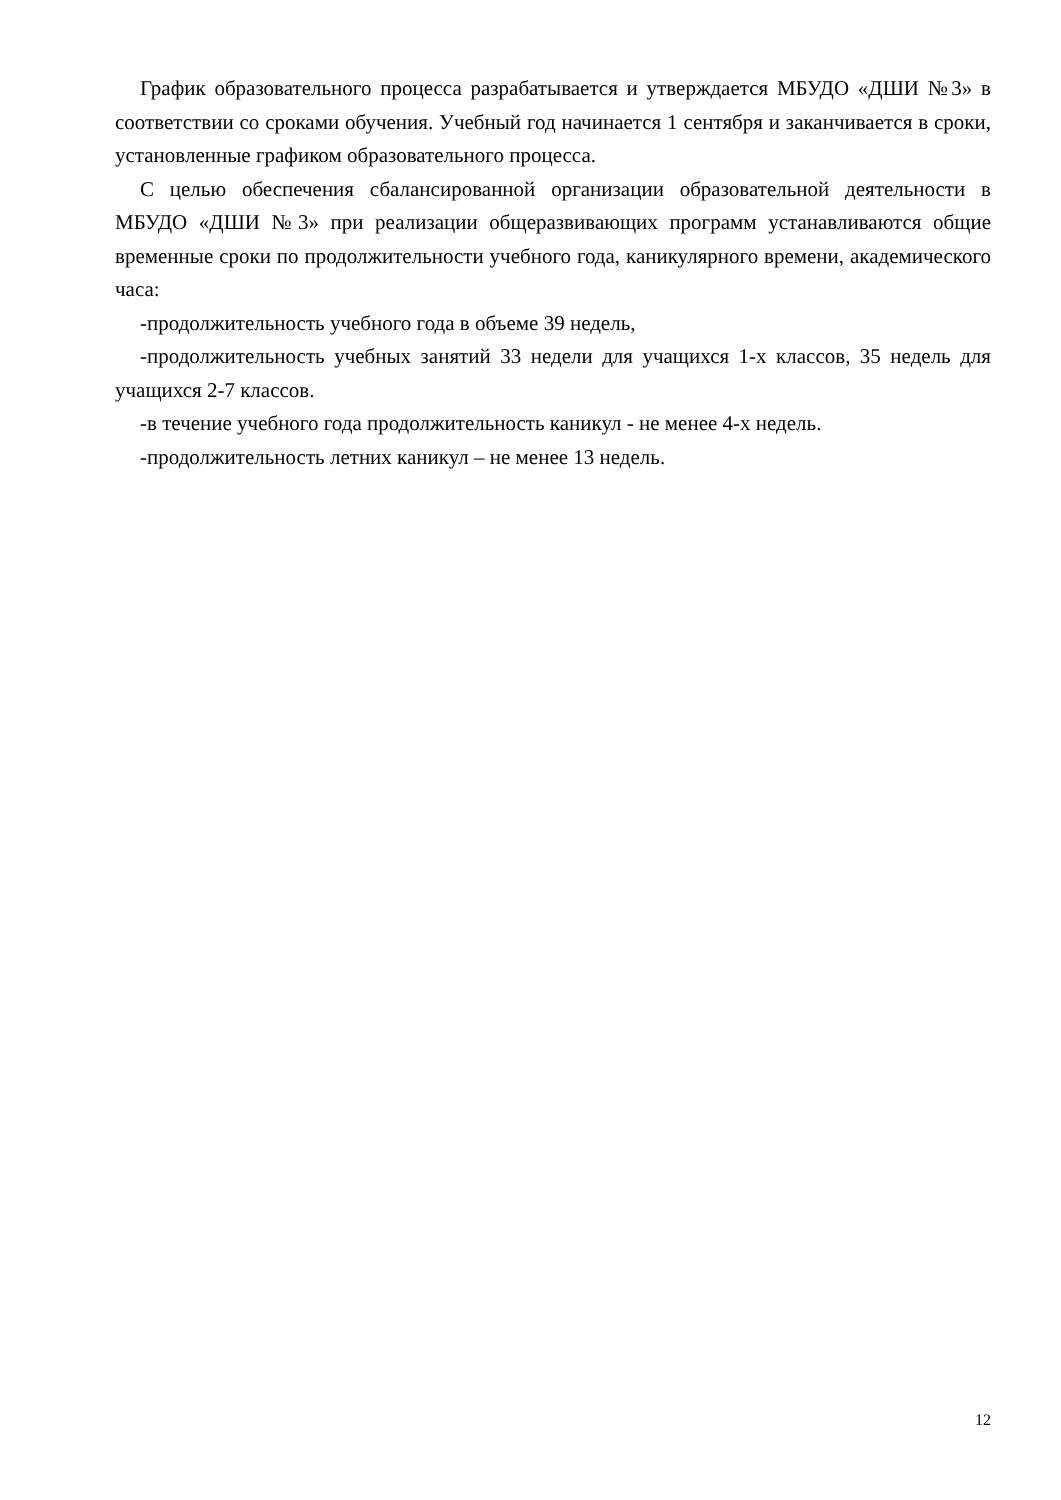График образовательного процесса разрабатывается и утверждается МБУДО «ДШИ №3» в соответствии со сроками обучения. Учебный год начинается 1 сентября и заканчивается в сроки, установленные графиком образовательного процесса.
С целью обеспечения сбалансированной организации образовательной деятельности в МБУДО «ДШИ №3» при реализации общеразвивающих программ устанавливаются общие временные сроки по продолжительности учебного года, каникулярного времени, академического часа:
-продолжительность учебного года в объеме 39 недель,
-продолжительность учебных занятий 33 недели для учащихся 1-х классов, 35 недель для учащихся 2-7 классов.
-в течение учебного года продолжительность каникул - не менее 4-х недель.
-продолжительность летних каникул – не менее 13 недель.
12